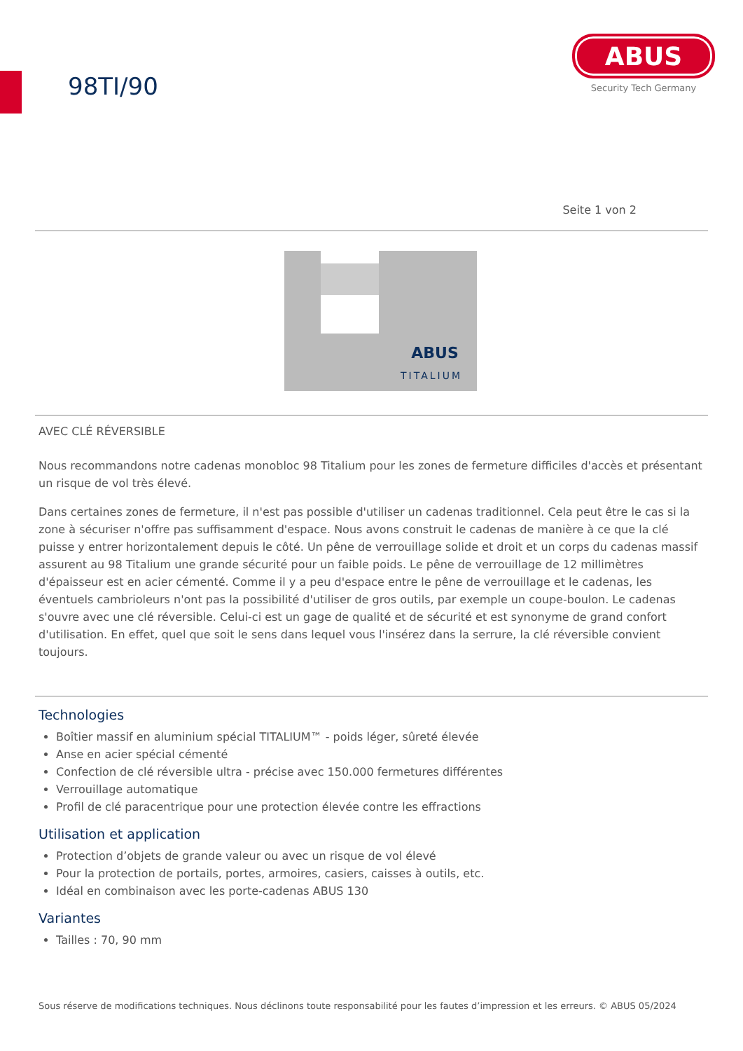98TI/90
ABUS
Security Tech Germany
Seite 1 von 2
ABUS
TITALIUM
AVEC CLÉ RÉVERSIBLE
Nous recommandons notre cadenas monobloc 98 Titalium pour les zones de fermeture difficiles d'accès et présentant un risque de vol très élevé.
Dans certaines zones de fermeture, il n'est pas possible d'utiliser un cadenas traditionnel. Cela peut être le cas si la zone à sécuriser n'offre pas suffisamment d'espace. Nous avons construit le cadenas de manière à ce que la clé puisse y entrer horizontalement depuis le côté. Un pêne de verrouillage solide et droit et un corps du cadenas massif assurent au 98 Titalium une grande sécurité pour un faible poids. Le pêne de verrouillage de 12 millimètres d'épaisseur est en acier cémenté. Comme il y a peu d'espace entre le pêne de verrouillage et le cadenas, les éventuels cambrioleurs n'ont pas la possibilité d'utiliser de gros outils, par exemple un coupe-boulon. Le cadenas s'ouvre avec une clé réversible. Celui-ci est un gage de qualité et de sécurité et est synonyme de grand confort d'utilisation. En effet, quel que soit le sens dans lequel vous l'insérez dans la serrure, la clé réversible convient toujours.
Technologies
Boîtier massif en aluminium spécial TITALIUM™ - poids léger, sûreté élevée
Anse en acier spécial cémenté
Confection de clé réversible ultra - précise avec 150.000 fermetures différentes
Verrouillage automatique
Profil de clé paracentrique pour une protection élevée contre les effractions
Utilisation et application
Protection d’objets de grande valeur ou avec un risque de vol élevé
Pour la protection de portails, portes, armoires, casiers, caisses à outils, etc.
Idéal en combinaison avec les porte-cadenas ABUS 130
Variantes
Tailles : 70, 90 mm
Sous réserve de modifications techniques. Nous déclinons toute responsabilité pour les fautes d’impression et les erreurs. © ABUS 05/2024